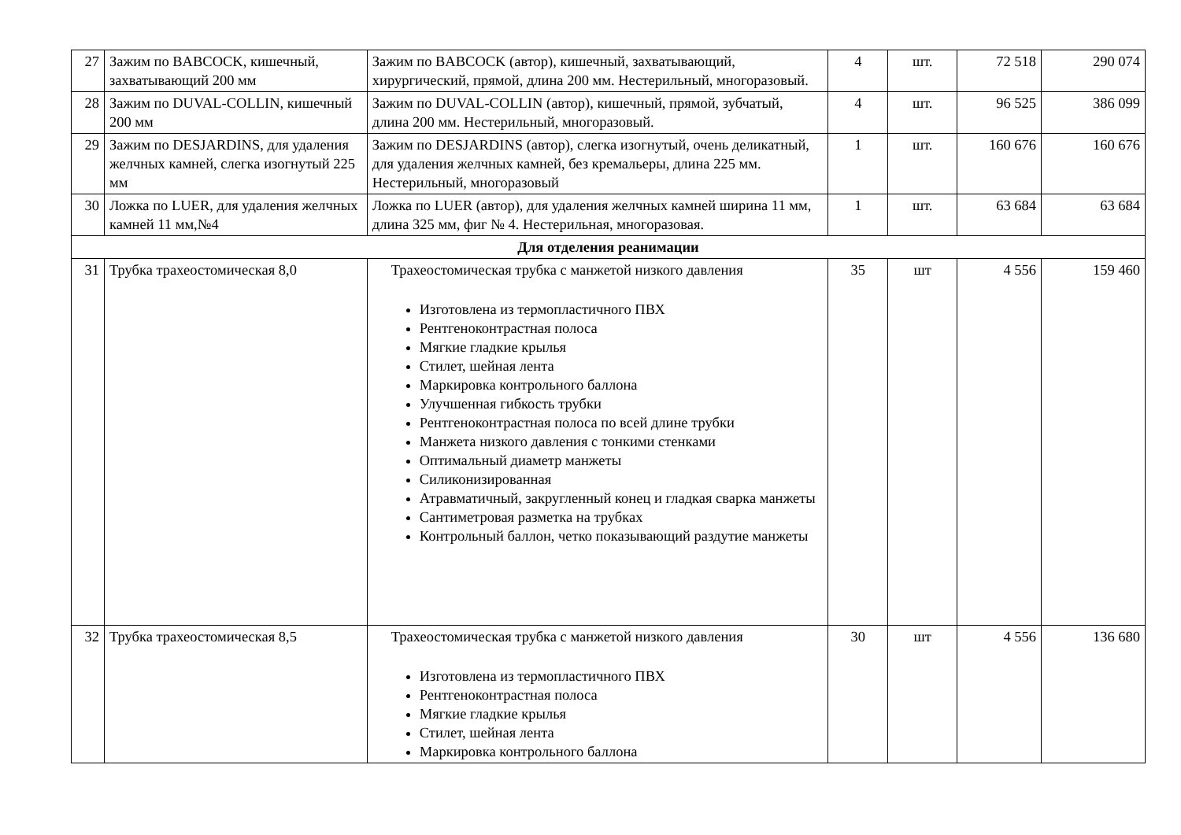| 27 | Зажим по BABCOCK, кишечный, захватывающий 200 мм | Зажим по BABCOCK (автор), кишечный, захватывающий, хирургический, прямой, длина 200 мм. Нестерильный, многоразовый. | 4 | шт. | 72 518 | 290 074 |
| 28 | Зажим по DUVAL-COLLIN, кишечный 200 мм | Зажим по DUVAL-COLLIN (автор), кишечный, прямой, зубчатый, длина 200 мм. Нестерильный, многоразовый. | 4 | шт. | 96 525 | 386 099 |
| 29 | Зажим по DESJARDINS, для удаления желчных камней, слегка изогнутый 225 мм | Зажим по DESJARDINS (автор), слегка изогнутый, очень деликатный, для удаления желчных камней, без кремальеры, длина 225 мм. Нестерильный, многоразовый | 1 | шт. | 160 676 | 160 676 |
| 30 | Ложка по LUER, для удаления желчных камней 11 мм,№4 | Ложка по LUER (автор), для удаления желчных камней ширина 11 мм, длина 325 мм, фиг № 4. Нестерильная, многоразовая. | 1 | шт. | 63 684 | 63 684 |
| Для отделения реанимации | | | | | | |
| 31 | Трубка трахеостомическая 8,0 | Трахеостомическая трубка с манжетой низкого давления Изготовлена из термопластичного ПВХ Рентгеноконтрастная полоса Мягкие гладкие крылья Стилет, шейная лента Маркировка контрольного баллона Улучшенная гибкость трубки Рентгеноконтрастная полоса по всей длине трубки Манжета низкого давления с тонкими стенками Оптимальный диаметр манжеты Силиконизированная Атравматичный, закругленный конец и гладкая сварка манжеты Сантиметровая разметка на трубках Контрольный баллон, четко показывающий раздутие манжеты | 35 | шт | 4 556 | 159 460 |
| 32 | Трубка трахеостомическая 8,5 | Трахеостомическая трубка с манжетой низкого давления Изготовлена из термопластичного ПВХ Рентгеноконтрастная полоса Мягкие гладкие крылья Стилет, шейная лента Маркировка контрольного баллона | 30 | шт | 4 556 | 136 680 |